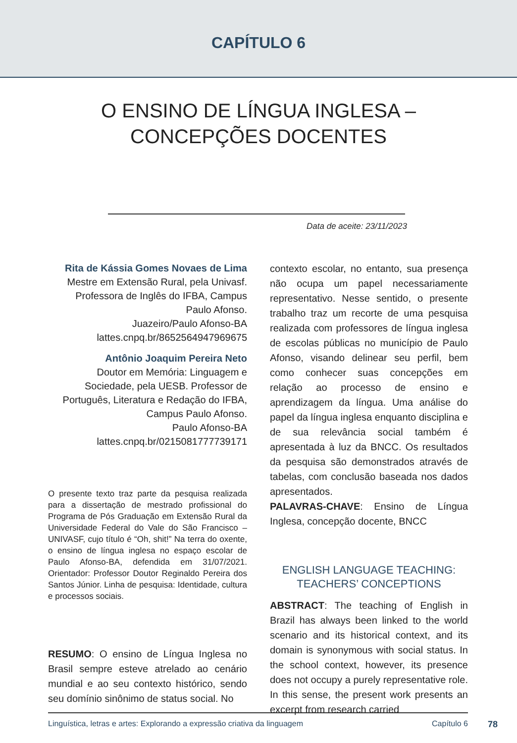CAPÍTULO 6
O ENSINO DE LÍNGUA INGLESA –
CONCEPÇÕES DOCENTES
Data de aceite: 23/11/2023
Rita de Kássia Gomes Novaes de Lima
Mestre em Extensão Rural, pela Univasf. Professora de Inglês do IFBA, Campus Paulo Afonso.
Juazeiro/Paulo Afonso-BA
lattes.cnpq.br/8652564947969675
Antônio Joaquim Pereira Neto
Doutor em Memória: Linguagem e Sociedade, pela UESB. Professor de Português, Literatura e Redação do IFBA, Campus Paulo Afonso.
Paulo Afonso-BA
lattes.cnpq.br/0215081777739171
O presente texto traz parte da pesquisa realizada para a dissertação de mestrado profissional do Programa de Pós Graduação em Extensão Rural da Universidade Federal do Vale do São Francisco – UNIVASF, cujo título é “Oh, shit!” Na terra do oxente, o ensino de língua inglesa no espaço escolar de Paulo Afonso-BA, defendida em 31/07/2021. Orientador: Professor Doutor Reginaldo Pereira dos Santos Júnior. Linha de pesquisa: Identidade, cultura e processos sociais.
RESUMO: O ensino de Língua Inglesa no Brasil sempre esteve atrelado ao cenário mundial e ao seu contexto histórico, sendo seu domínio sinônimo de status social. No
contexto escolar, no entanto, sua presença não ocupa um papel necessariamente representativo. Nesse sentido, o presente trabalho traz um recorte de uma pesquisa realizada com professores de língua inglesa de escolas públicas no município de Paulo Afonso, visando delinear seu perfil, bem como conhecer suas concepções em relação ao processo de ensino e aprendizagem da língua. Uma análise do papel da língua inglesa enquanto disciplina e de sua relevância social também é apresentada à luz da BNCC. Os resultados da pesquisa são demonstrados através de tabelas, com conclusão baseada nos dados apresentados.
PALAVRAS-CHAVE: Ensino de Língua Inglesa, concepção docente, BNCC
ENGLISH LANGUAGE TEACHING: TEACHERS’ CONCEPTIONS
ABSTRACT: The teaching of English in Brazil has always been linked to the world scenario and its historical context, and its domain is synonymous with social status. In the school context, however, its presence does not occupy a purely representative role. In this sense, the present work presents an excerpt from research carried
Linguística, letras e artes: Explorando a expressão criativa da linguagem Capítulo 6 78